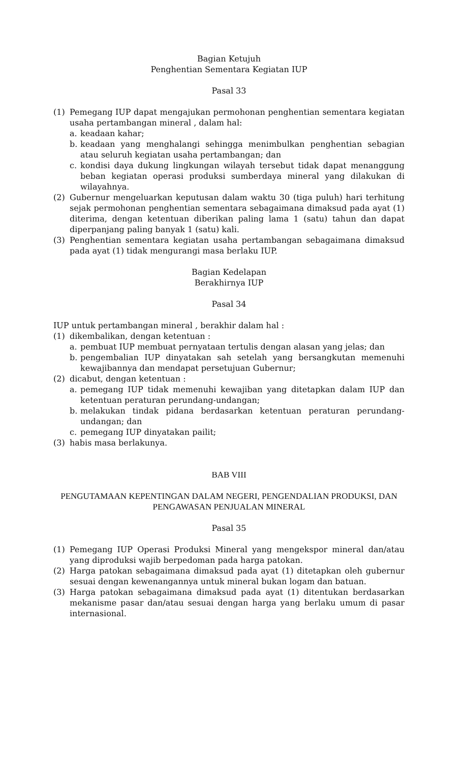Bagian Ketujuh
Penghentian Sementara Kegiatan IUP
Pasal 33
(1) Pemegang IUP dapat mengajukan permohonan penghentian sementara kegiatan usaha pertambangan mineral , dalam hal:
a. keadaan kahar;
b. keadaan yang menghalangi sehingga menimbulkan penghentian sebagian atau seluruh kegiatan usaha pertambangan; dan
c. kondisi daya dukung lingkungan wilayah tersebut tidak dapat menanggung beban kegiatan operasi produksi sumberdaya mineral yang dilakukan di wilayahnya.
(2) Gubernur mengeluarkan keputusan dalam waktu 30 (tiga puluh) hari terhitung sejak permohonan penghentian sementara sebagaimana dimaksud pada ayat (1) diterima, dengan ketentuan diberikan paling lama 1 (satu) tahun dan dapat diperpanjang paling banyak 1 (satu) kali.
(3) Penghentian sementara kegiatan usaha pertambangan sebagaimana dimaksud pada ayat (1) tidak mengurangi masa berlaku IUP.
Bagian Kedelapan
Berakhirnya IUP
Pasal 34
IUP untuk pertambangan mineral , berakhir dalam hal :
(1) dikembalikan, dengan ketentuan :
a. pembuat IUP membuat pernyataan tertulis dengan alasan yang jelas; dan
b. pengembalian IUP dinyatakan sah setelah yang bersangkutan memenuhi kewajibannya dan mendapat persetujuan Gubernur;
(2) dicabut, dengan ketentuan :
a. pemegang IUP tidak memenuhi kewajiban yang ditetapkan dalam IUP dan ketentuan peraturan perundang-undangan;
b. melakukan tindak pidana berdasarkan ketentuan peraturan perundang-undangan; dan
c. pemegang IUP dinyatakan pailit;
(3) habis masa berlakunya.
BAB VIII
PENGUTAMAAN KEPENTINGAN DALAM NEGERI, PENGENDALIAN PRODUKSI, DAN PENGAWASAN PENJUALAN MINERAL
Pasal 35
(1) Pemegang IUP Operasi Produksi Mineral yang mengekspor mineral dan/atau yang diproduksi wajib berpedoman pada harga patokan.
(2) Harga patokan sebagaimana dimaksud pada ayat (1) ditetapkan oleh gubernur sesuai dengan kewenangannya untuk mineral bukan logam dan batuan.
(3) Harga patokan sebagaimana dimaksud pada ayat (1) ditentukan berdasarkan mekanisme pasar dan/atau sesuai dengan harga yang berlaku umum di pasar internasional.